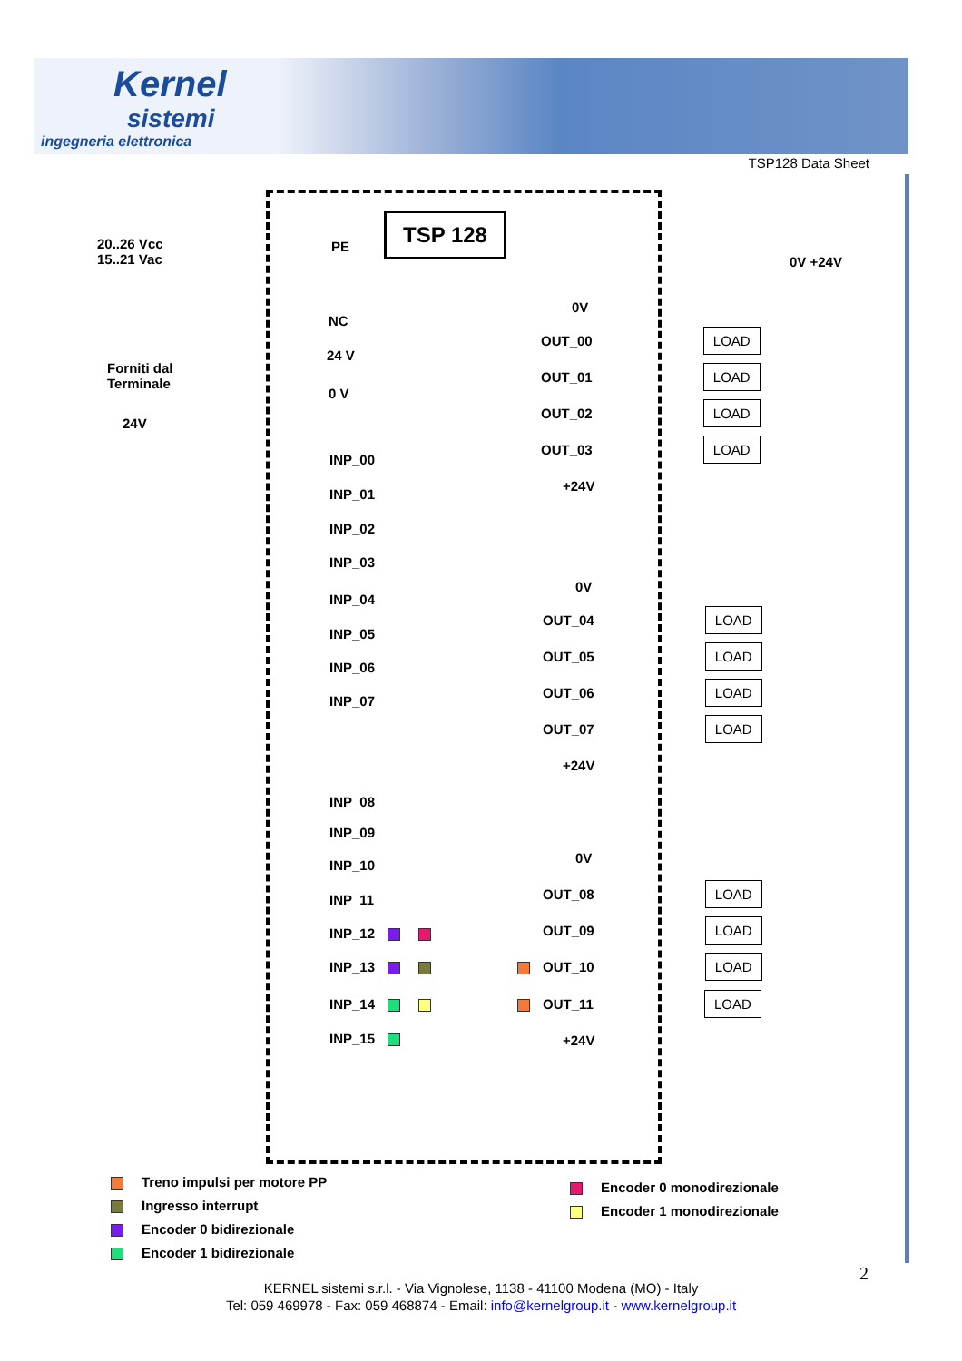Kernel
sistemi
ingegneria elettronica
TSP128 Data Sheet
TSP 128
20..26 Vcc
15..21 Vac
PE
NC
24 V
Forniti dal
Terminale
0 V
24V
INP_00
INP_01
INP_02
INP_03
INP_04
INP_05
INP_06
INP_07
INP_08
INP_09
INP_10
INP_11
INP_12
INP_13
INP_14
INP_15
0V +24V
0V
OUT_00 LOAD
OUT_01 LOAD
OUT_02 LOAD
OUT_03 LOAD
+24V
0V
OUT_04 LOAD
OUT_05 LOAD
OUT_06 LOAD
OUT_07 LOAD
+24V
0V
OUT_08 LOAD
OUT_09 LOAD
OUT_10 LOAD
OUT_11 LOAD
+24V
Treno impulsi per motore PP
Ingresso interrupt
Encoder 0 bidirezionale
Encoder 1 bidirezionale
Encoder 0 monodirezionale
Encoder 1 monodirezionale
2
KERNEL sistemi s.r.l. - Via Vignolese, 1138 - 41100 Modena (MO) - Italy
Tel: 059 469978 - Fax: 059 468874 - Email: info@kernelgroup.it - www.kernelgroup.it